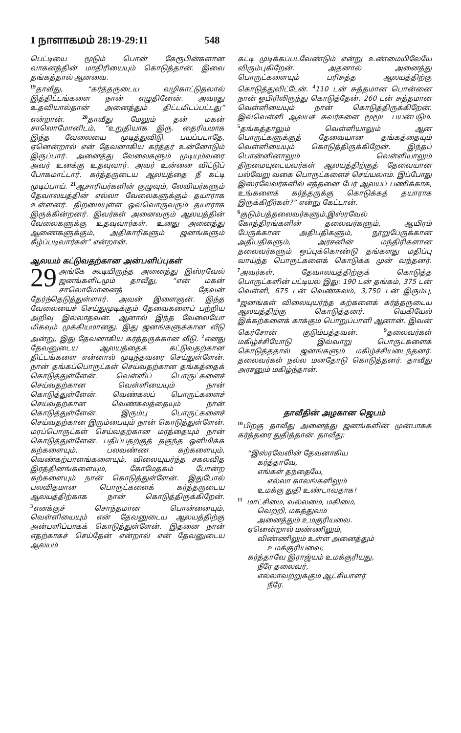1 நாளாகமம் 28:19-29:11 548
பெட்டியை மூடும் பொன் கேரூபின்களான வாகனத்தின் மாதிரியையும் கொடுத்தான். இவை தங்கத்தால் ஆனவை.
<sup>19</sup> தாவீது, “கர்த்தருடைய வழிகாட்டுதலால் இத்திட்டங்களை நான் எழுதினேன். அவரது உதவியால்தான் அனைத்தும் திட்டமிடப்பட்டது” என்றான். <sup>20</sup>தாவீது மேலும் தன் மகன் சாலொமோனிடம், “உறுதியாக இரு. தைரியமாக இந்த வேலையை முடித்துவிடு. பயப்படாதே, ஏனென்றால் என் தேவனாகிய கர்த்தர் உன்னோடும் இருப்பார். அனைத்து வேலைகளும் முடியும்வரை அவர் உனக்கு உதவுவார். அவர் உன்னை விட்டுப் போகமாட்டார். கர்த்தருடைய ஆலயத்தை நீ கட்டி முடிப்பாய். <sup>21</sup>ஆசாரியர்களின் குழுவும், லேவியர்களும் தேவாலயத்தின் எல்லா வேலைகளுக்கும் தயாராக உள்ளனர். திறமையுள்ள ஒவ்வொருவரும் தயாராக இருக்கின்றனர். இவர்கள் அனைவரும் ஆலயத்தின் வேலைகளுக்கு உதவுவார்கள். உனது அனைத்து ஆணைகளுக்கும், அதிகாரிகளும் ஜனங்களும் கீழ்ப்படிவார்கள்” என்றான்.
ஆலயம் கட்டுவதற்கான அன்பளிப்புகள்
29 அங்கே கூடியிருந்த அனைத்து இஸ்ரவேல் ஜனங்களிடமும் தாவீது, “என் மகன் சாலொமோனைத் தேவன் தேர்ந்தெடுத்துள்ளார். அவன் இளைஞன். இந்த வேலையைச் செய்துமுடிக்கும் தேவைகளைப் பற்றிய அறிவு இல்லாதவன். ஆனால் இந்த வேலையோ மிகவும் முக்கியமானது. இது ஜனங்களுக்கான வீடு அன்று, இது தேவனாகிய கர்த்தருக்கான வீடு. <sup>2</sup>எனது தேவனுடைய ஆலயத்தைக் கட்டுவதற்கான திட்டங்களை என்னால் முடிந்தவரை செய்துள்ளேன். நான் தங்கப்பொருட்கள் செய்வதற்கான தங்கத்தைக் கொடுத்துள்ளேன். வெள்ளிப் பொருட்களைச் செய்வதற்கான வெள்ளியையும் நான் கொடுத்துள்ளேன். வெண்கலப் பொருட்களைச் செய்வதற்கான வெண்கலத்தையும் நான் கொடுத்துள்ளேன். இரும்பு பொருட்களைச் செய்வதற்கான இரும்பையும் நான் கொடுத்துள்ளேன். மரப்பொருட்கள் செய்வதற்கான மரத்தையும் நான் கொடுத்துள்ளேன். பதிப்பதற்குத் தகுந்த ஒளிமிக்க கற்களையும், பலவண்ண கற்களையும், வெண்கற்பாளங்களையும், விலையுயர்ந்த சகலவித இரத்தினங்களையும், கோமேதகம் போன்ற கற்களையும் நான் கொடுத்துள்ளேன். இதுபோல் பலவிதமான பொருட்களைக் கர்த்தருடைய ஆலயத்திற்காக நான் கொடுத்திருக்கிறேன். <sup>3</sup>எனக்குச் சொந்தமான பொன்னையும், வெள்ளியையும் என் தேவனுடைய ஆலயத்திற்கு அன்பளிப்பாகக் கொடுத்துள்ளேன். இதனை நான் எதற்காகச் செய்தேன் என்றால் என் தேவனுடைய ஆலயம்
கட்டி முடிக்கப்படவேண்டும் என்று உண்மையிலேயே விரும்புகிறேன். அதனால் அனைத்து பொருட்களையும் பரிசுத்த ஆலயத்திற்கு கொடுத்துவிட்டேன். <sup>4</sup>110 டன் சுத்தமான பொன்னை நான் ஓபிரிலிருந்து கொடுத்தேன். 260 டன் சுத்தமான வெள்ளியையும் நான் கொடுத்திருக்கிறேன். இவ்வெள்ளி ஆலயச் சுவர்களை மூமூட பயன்படும். <sup>5</sup>தங்கத்தாலும் வெள்ளியாலும் ஆன பொருட்களுக்குத் தேவையான தங்கத்தையும் வெள்ளியையும் கொடுத்திருக்கிறேன். இந்தப் பொன்னினாலும் வெள்ளியாலும் திறமையுடையவர்கள் ஆலயத்திற்குத் தேவையான பல்வேறு வகை பொருட்களைச் செய்யலாம். இப்போது இஸ்ரவேலர்களில் எத்தனை பேர் ஆலயப் பணிக்காக, உங்களைக் கர்த்தருக்கு கொடுக்கத் தயாராக இருக்கிறீர்கள்?” என்று கேட்டான்.
<sup>6</sup> குடும்பத்தலைவர்களும்,இஸ்ரவேல் கோத்திரங்களின் தலைவர்களும், ஆயிரம் பேருக்கான அதிபதிகளும், நூறுபேருக்கான அதிபதிகளும், அரசனின் மந்திரிகளான தலைவர்களும் ஒப்புக்கொண்டு தங்களது மதிப்பு வாய்ந்த பொருட்களைக் கொடுக்க முன் வந்தனர். <sup>7</sup>அவர்கள், தேவாலயத்திற்குக் கொடுத்த பொருட்களின் பட்டியல் இது: 190 டன் தங்கம், 375 டன் வெள்ளி, 675 டன் வெண்கலம், 3,750 டன் இரும்பு, <sup>8</sup>ஜனங்கள் விலையுயர்ந்த கற்களைக் கர்த்தருடைய ஆலயத்திற்கு கொடுத்தனர். யெகியேல் இக்கற்களைக் காக்கும் பொறுப்பாளி ஆனான். இவன் கெர்சோன் குடும்பத்தவன். <sup>9</sup>தலைவர்கள் மகிழ்ச்சியோடு இவ்வாறு பொருட்களைக் கொடுத்ததால் ஜனங்களும் மகிழ்ச்சியடைந்தனர். தலைவர்கள் நல்ல மனதோடு கொடுத்தனர். தாவீது அரசனும் மகிழ்ந்தான்.
தாவீதின் அழகான ஜெபம்
<sup>10</sup> பிறகு தாவீது அனைத்து ஜனங்களின் முன்பாகக் கர்த்தரை துதித்தான். தாவீது:
“இஸ்ரவேலின் தேவனாகிய
கர்த்தாவே,
எங்கள் தந்தையே,
எல்லா காலங்களிலும்
உமக்கு துதி உண்டாவதாக!
<sup>11</sup> மாட்சிமை, வல்லமை, மகிமை,
வெற்றி, மகத்துவம்
அனைத்தும் உமகுரியவை.
ஏனென்றால் மண்ணிலும்,
விண்ணிலும் உள்ள அனைத்தும்
உமக்குரியவை;
கர்த்தாவே இராஜ்யம் உமக்குரியது,
நீரே தலைவர்,
எல்லாவற்றுக்கும் ஆட்சியாளர்
நீரே.